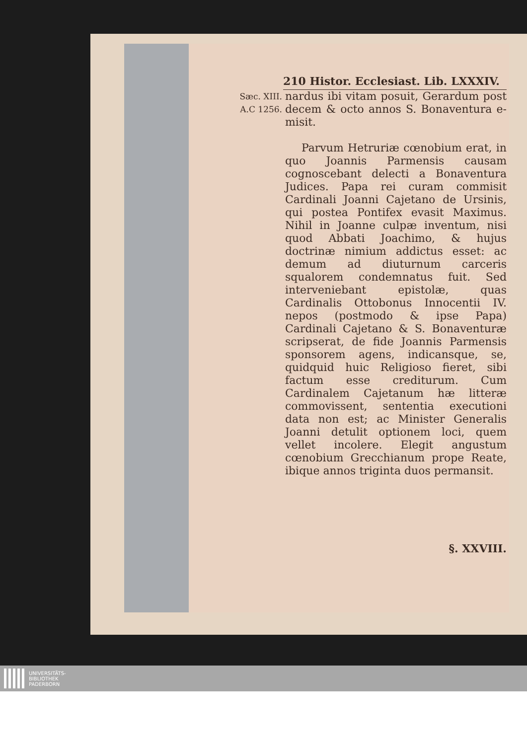210 Histor. Ecclesiast. Lib. LXXXIV.
Sæc. XIII.
A.C 1256.
nardus ibi vitam posuit, Gerardum post decem & octo annos S. Bonaventura e-misit.
Parvum Hetruriæ cœnobium erat, in quo Joannis Parmensis causam cognoscebant delecti a Bonaventura Judices. Papa rei curam commisit Cardinali Joanni Cajetano de Ursinis, qui postea Pontifex evasit Maximus. Nihil in Joanne culpæ inventum, nisi quod Abbati Joachimo, & hujus doctrinæ nimium addictus esset: ac demum ad diuturnum carceris squalorem condemnatus fuit. Sed interveniebant epistolæ, quas Cardinalis Ottobonus Innocentii IV. nepos (postmodo & ipse Papa) Cardinali Cajetano & S. Bonaventuræ scripserat, de fide Joannis Parmensis sponsorem agens, indicansque, se, quidquid huic Religioso fieret, sibi factum esse crediturum. Cum Cardinalem Cajetanum hæ litteræ commovissent, sententia executioni data non est; ac Minister Generalis Joanni detulit optionem loci, quem vellet incolere. Elegit angustum cœnobium Grecchianum prope Reate, ibique annos triginta duos permansit.
§. XXVIII.
UNIVERSITÄTS-
BIBLIOTHEK
PADERBORN